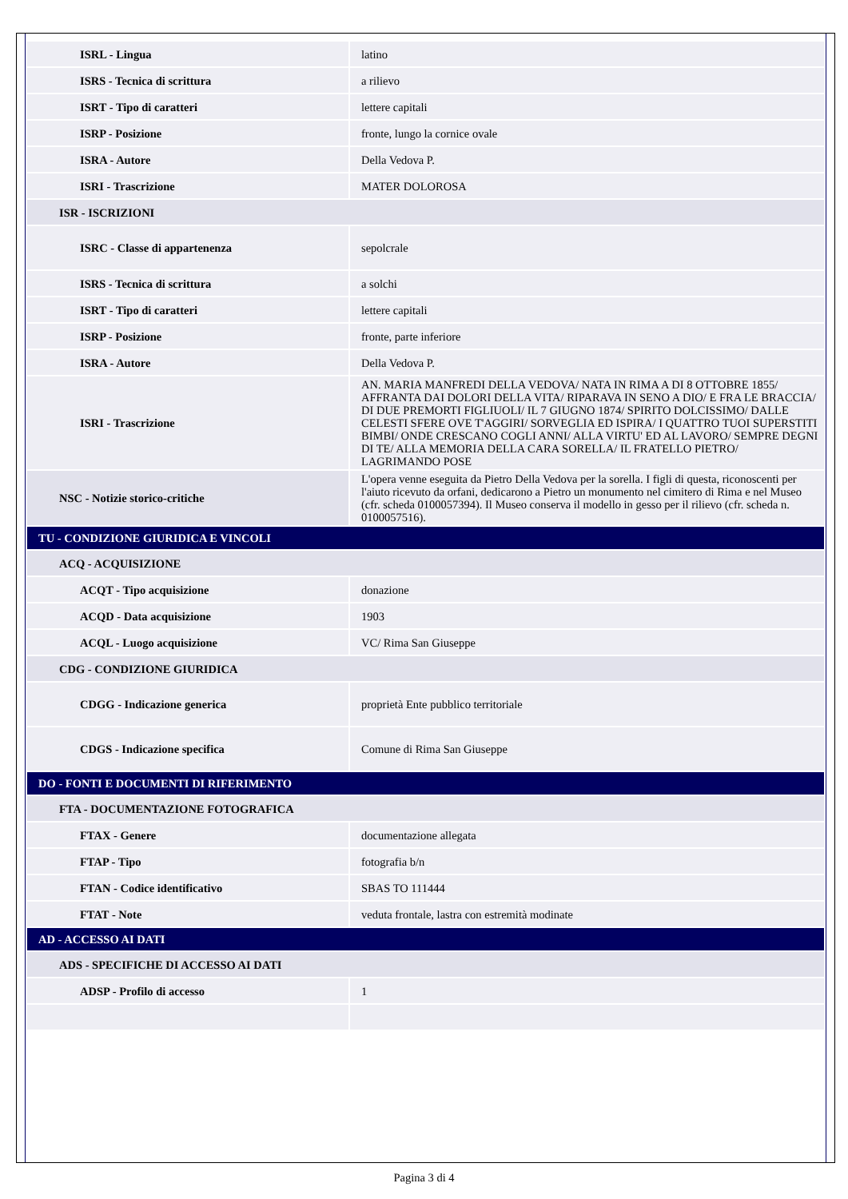| ISRL - Lingua | latino |
| ISRS - Tecnica di scrittura | a rilievo |
| ISRT - Tipo di caratteri | lettere capitali |
| ISRP - Posizione | fronte, lungo la cornice ovale |
| ISRA - Autore | Della Vedova P. |
| ISRI - Trascrizione | MATER DOLOROSA |
| ISR - ISCRIZIONI | |
| ISRC - Classe di appartenenza | sepolcrale |
| ISRS - Tecnica di scrittura | a solchi |
| ISRT - Tipo di caratteri | lettere capitali |
| ISRP - Posizione | fronte, parte inferiore |
| ISRA - Autore | Della Vedova P. |
| ISRI - Trascrizione | AN. MARIA MANFREDI DELLA VEDOVA/ NATA IN RIMA A DI 8 OTTOBRE 1855/ AFFRANTA DAI DOLORI DELLA VITA/ RIPARAVA IN SENO A DIO/ E FRA LE BRACCIA/ DI DUE PREMORTI FIGLIUOLI/ IL 7 GIUGNO 1874/ SPIRITO DOLCISSIMO/ DALLE CELESTI SFERE OVE T'AGGIRI/ SORVEGLIA ED ISPIRA/ I QUATTRO TUOI SUPERSTITI BIMBI/ ONDE CRESCANO COGLI ANNI/ ALLA VIRTU' ED AL LAVORO/ SEMPRE DEGNI DI TE/ ALLA MEMORIA DELLA CARA SORELLA/ IL FRATELLO PIETRO/ LAGRIMANDO POSE |
| NSC - Notizie storico-critiche | L'opera venne eseguita da Pietro Della Vedova per la sorella. I figli di questa, riconoscenti per l'aiuto ricevuto da orfani, dedicarono a Pietro un monumento nel cimitero di Rima e nel Museo (cfr. scheda 0100057394). Il Museo conserva il modello in gesso per il rilievo (cfr. scheda n. 0100057516). |
| TU - CONDIZIONE GIURIDICA E VINCOLI | |
| ACQ - ACQUISIZIONE | |
| ACQT - Tipo acquisizione | donazione |
| ACQD - Data acquisizione | 1903 |
| ACQL - Luogo acquisizione | VC/ Rima San Giuseppe |
| CDG - CONDIZIONE GIURIDICA | |
| CDGG - Indicazione generica | proprietà Ente pubblico territoriale |
| CDGS - Indicazione specifica | Comune di Rima San Giuseppe |
| DO - FONTI E DOCUMENTI DI RIFERIMENTO | |
| FTA - DOCUMENTAZIONE FOTOGRAFICA | |
| FTAX - Genere | documentazione allegata |
| FTAP - Tipo | fotografia b/n |
| FTAN - Codice identificativo | SBAS TO 111444 |
| FTAT - Note | veduta frontale, lastra con estremità modinate |
| AD - ACCESSO AI DATI | |
| ADS - SPECIFICHE DI ACCESSO AI DATI | |
| ADSP - Profilo di accesso | 1 |
Pagina 3 di 4